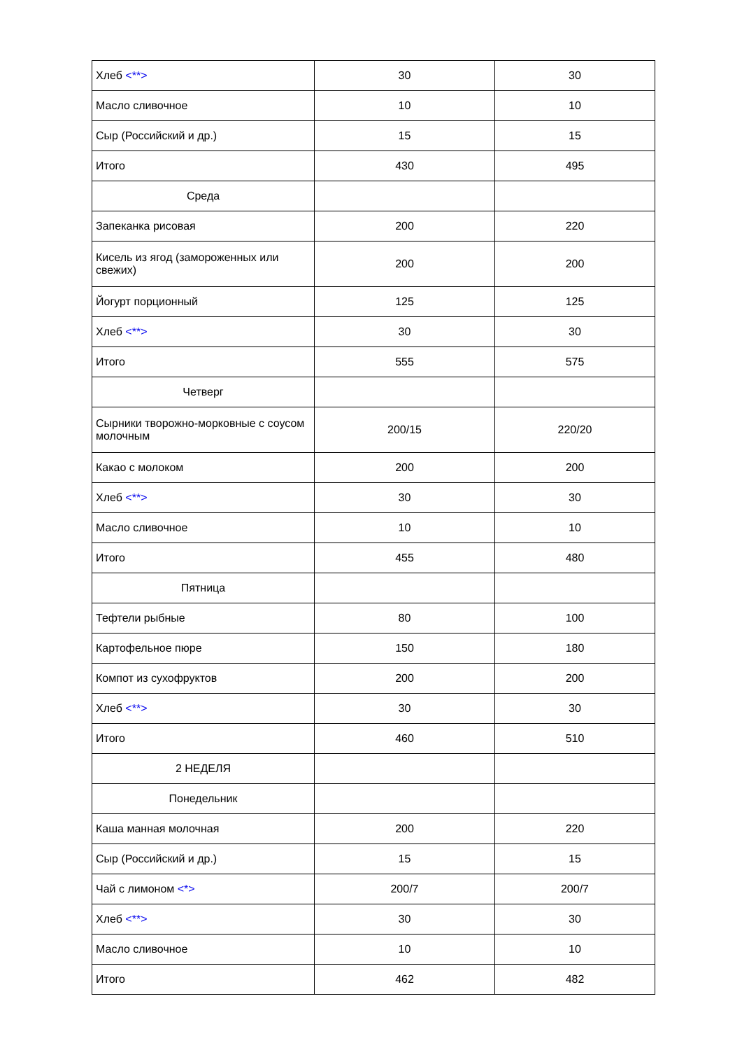| Хлеб <**> | 30 | 30 |
| Масло сливочное | 10 | 10 |
| Сыр (Российский и др.) | 15 | 15 |
| Итого | 430 | 495 |
| Среда | | |
| Запеканка рисовая | 200 | 220 |
| Кисель из ягод (замороженных или свежих) | 200 | 200 |
| Йогурт порционный | 125 | 125 |
| Хлеб <**> | 30 | 30 |
| Итого | 555 | 575 |
| Четверг | | |
| Сырники творожно-морковные с соусом молочным | 200/15 | 220/20 |
| Какао с молоком | 200 | 200 |
| Хлеб <**> | 30 | 30 |
| Масло сливочное | 10 | 10 |
| Итого | 455 | 480 |
| Пятница | | |
| Тефтели рыбные | 80 | 100 |
| Картофельное пюре | 150 | 180 |
| Компот из сухофруктов | 200 | 200 |
| Хлеб <**> | 30 | 30 |
| Итого | 460 | 510 |
| 2 НЕДЕЛЯ | | |
| Понедельник | | |
| Каша манная молочная | 200 | 220 |
| Сыр (Российский и др.) | 15 | 15 |
| Чай с лимоном <*> | 200/7 | 200/7 |
| Хлеб <**> | 30 | 30 |
| Масло сливочное | 10 | 10 |
| Итого | 462 | 482 |